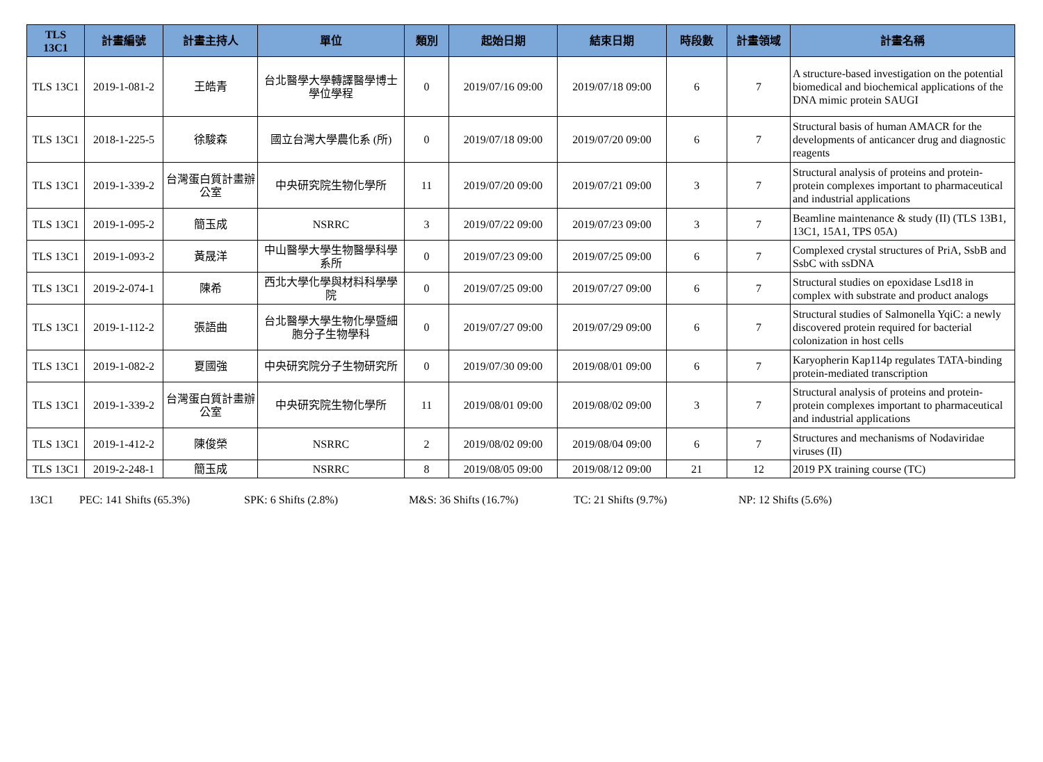| TLS 13C1 | 計畫編號 | 計畫主持人 | 單位 | 類別 | 起始日期 | 結束日期 | 時段數 | 計畫領域 | 計畫名稱 |
| --- | --- | --- | --- | --- | --- | --- | --- | --- | --- |
| TLS 13C1 | 2019-1-081-2 | 王皓青 | 台北醫學大學轉譯醫學博士學位學程 | 0 | 2019/07/16 09:00 | 2019/07/18 09:00 | 6 | 7 | A structure-based investigation on the potential biomedical and biochemical applications of the DNA mimic protein SAUGI |
| TLS 13C1 | 2018-1-225-5 | 徐駿森 | 國立台灣大學農化系 (所) | 0 | 2019/07/18 09:00 | 2019/07/20 09:00 | 6 | 7 | Structural basis of human AMACR for the developments of anticancer drug and diagnostic reagents |
| TLS 13C1 | 2019-1-339-2 | 台灣蛋白質計畫辦公室 | 中央研究院生物化學所 | 11 | 2019/07/20 09:00 | 2019/07/21 09:00 | 3 | 7 | Structural analysis of proteins and protein-protein complexes important to pharmaceutical and industrial applications |
| TLS 13C1 | 2019-1-095-2 | 簡玉成 | NSRRC | 3 | 2019/07/22 09:00 | 2019/07/23 09:00 | 3 | 7 | Beamline maintenance & study (II) (TLS 13B1, 13C1, 15A1, TPS 05A) |
| TLS 13C1 | 2019-1-093-2 | 黃晟洋 | 中山醫學大學生物醫學科學系所 | 0 | 2019/07/23 09:00 | 2019/07/25 09:00 | 6 | 7 | Complexed crystal structures of PriA, SsbB and SsbC with ssDNA |
| TLS 13C1 | 2019-2-074-1 | 陳希 | 西北大學化學與材料科學學院 | 0 | 2019/07/25 09:00 | 2019/07/27 09:00 | 6 | 7 | Structural studies on epoxidase Lsd18 in complex with substrate and product analogs |
| TLS 13C1 | 2019-1-112-2 | 張語曲 | 台北醫學大學生物化學暨細胞分子生物學科 | 0 | 2019/07/27 09:00 | 2019/07/29 09:00 | 6 | 7 | Structural studies of Salmonella YqiC: a newly discovered protein required for bacterial colonization in host cells |
| TLS 13C1 | 2019-1-082-2 | 夏國強 | 中央研究院分子生物研究所 | 0 | 2019/07/30 09:00 | 2019/08/01 09:00 | 6 | 7 | Karyopherin Kap114p regulates TATA-binding protein-mediated transcription |
| TLS 13C1 | 2019-1-339-2 | 台灣蛋白質計畫辦公室 | 中央研究院生物化學所 | 11 | 2019/08/01 09:00 | 2019/08/02 09:00 | 3 | 7 | Structural analysis of proteins and protein-protein complexes important to pharmaceutical and industrial applications |
| TLS 13C1 | 2019-1-412-2 | 陳俊榮 | NSRRC | 2 | 2019/08/02 09:00 | 2019/08/04 09:00 | 6 | 7 | Structures and mechanisms of Nodaviridae viruses (II) |
| TLS 13C1 | 2019-2-248-1 | 簡玉成 | NSRRC | 8 | 2019/08/05 09:00 | 2019/08/12 09:00 | 21 | 12 | 2019 PX training course (TC) |
13C1 PEC: 141 Shifts (65.3%) SPK: 6 Shifts (2.8%) M&S: 36 Shifts (16.7%) TC: 21 Shifts (9.7%) NP: 12 Shifts (5.6%)